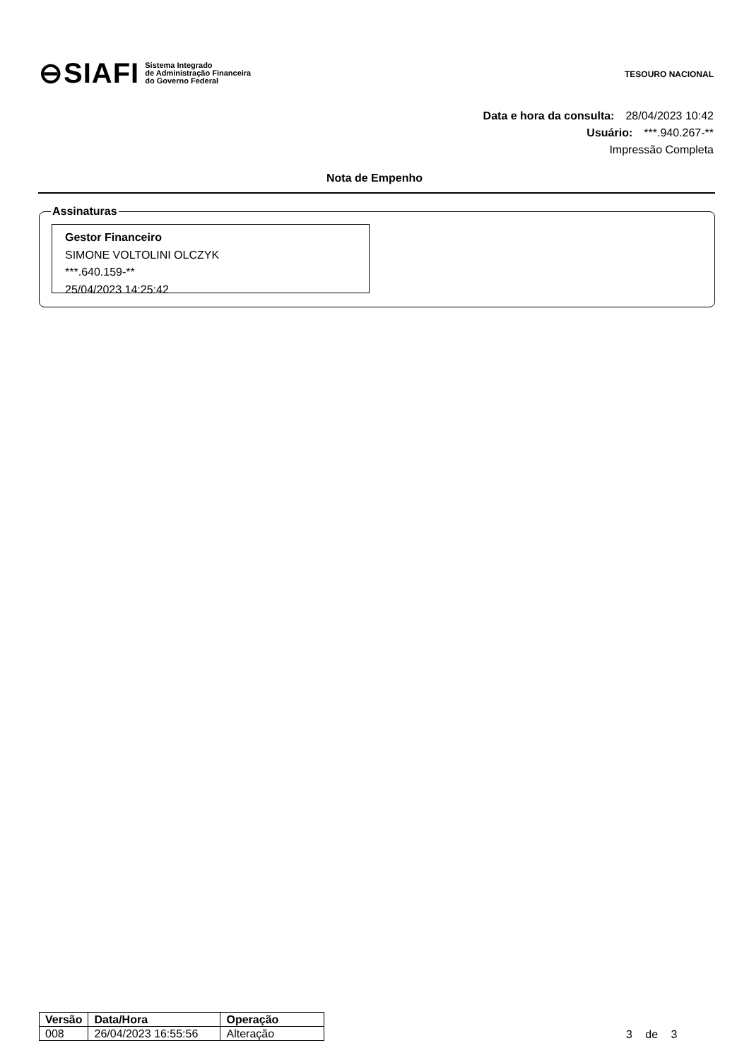⊖SIAFI Sistema Integrado
de Administração Financeira
do Governo Federal
TESOURO NACIONAL
Data e hora da consulta: 28/04/2023 10:42
Usuário: ***.940.267-**
Impressão Completa
Nota de Empenho
Assinaturas
Gestor Financeiro
SIMONE VOLTOLINI OLCZYK
***.640.159-**
25/04/2023 14:25:42
| Versão | Data/Hora | Operação |
| --- | --- | --- |
| 008 | 26/04/2023 16:55:56 | Alteração |
3 de 3